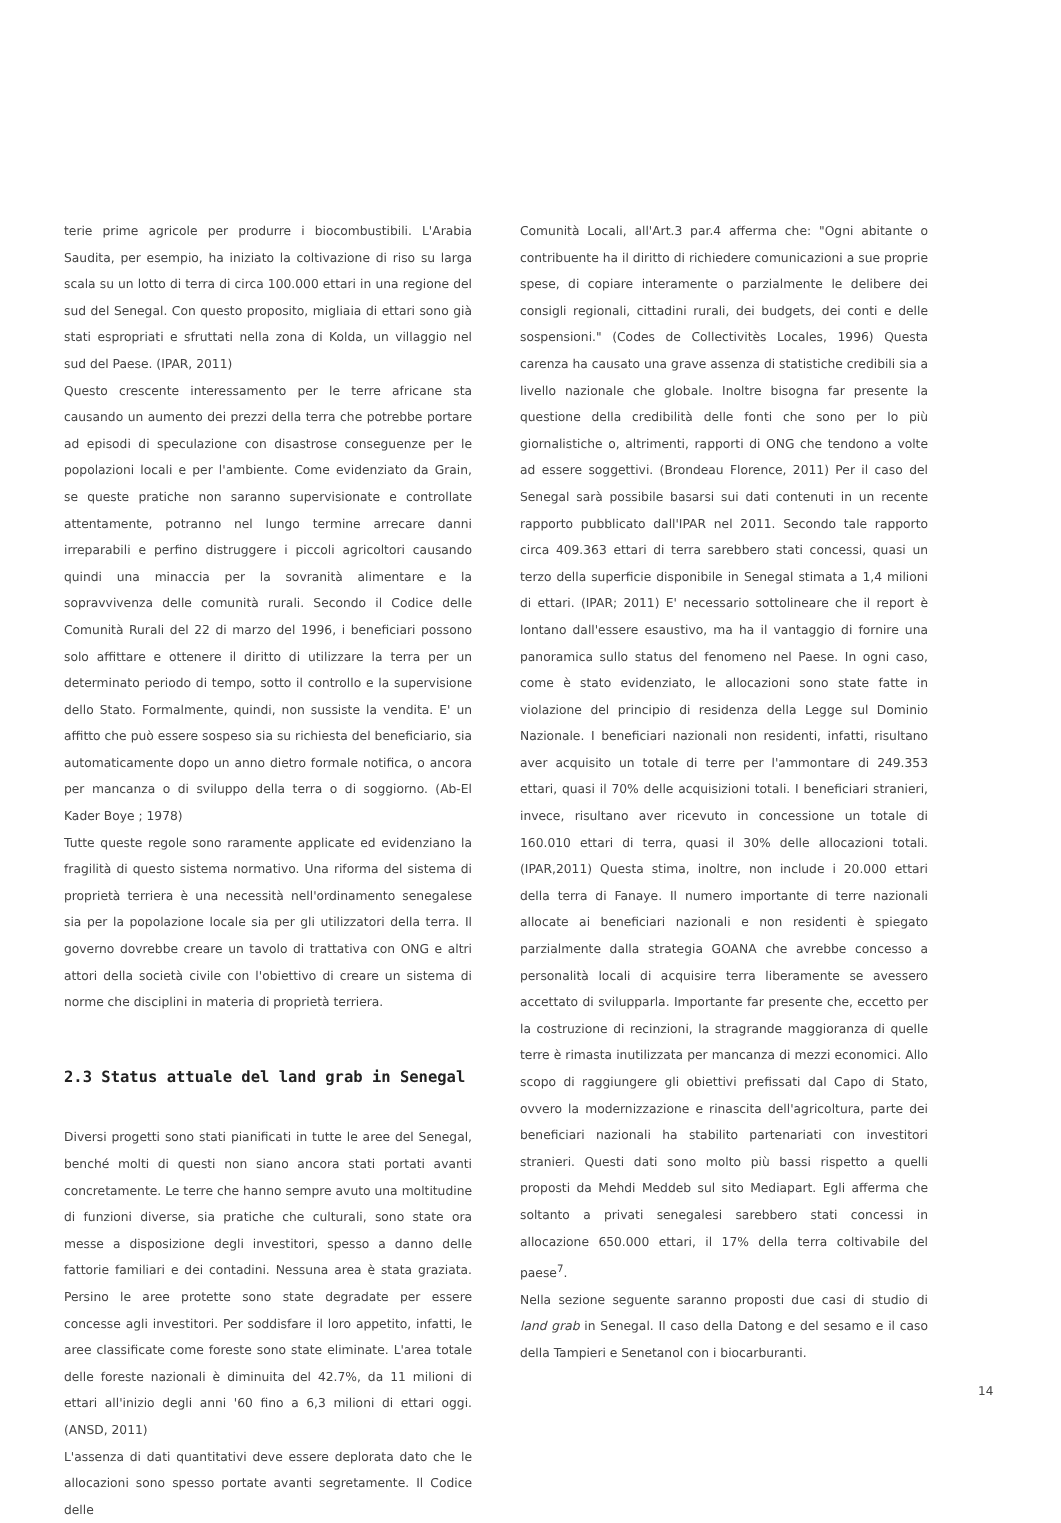terie prime agricole per produrre i biocombustibili. L'Arabia Saudita, per esempio, ha iniziato la coltivazione di riso su larga scala su un lotto di terra di circa 100.000 ettari in una regione del sud del Senegal. Con questo proposito, migliaia di ettari sono già stati espropriati e sfruttati nella zona di Kolda, un villaggio nel sud del Paese. (IPAR, 2011)
Questo crescente interessamento per le terre africane sta causando un aumento dei prezzi della terra che potrebbe portare ad episodi di speculazione con disastrose conseguenze per le popolazioni locali e per l'ambiente. Come evidenziato da Grain, se queste pratiche non saranno supervisionate e controllate attentamente, potranno nel lungo termine arrecare danni irreparabili e perfino distruggere i piccoli agricoltori causando quindi una minaccia per la sovranità alimentare e la sopravvivenza delle comunità rurali. Secondo il Codice delle Comunità Rurali del 22 di marzo del 1996, i beneficiari possono solo affittare e ottenere il diritto di utilizzare la terra per un determinato periodo di tempo, sotto il controllo e la supervisione dello Stato. Formalmente, quindi, non sussiste la vendita. E' un affitto che può essere sospeso sia su richiesta del beneficiario, sia automaticamente dopo un anno dietro formale notifica, o ancora per mancanza o di sviluppo della terra o di soggiorno. (Ab-El Kader Boye ; 1978)
Tutte queste regole sono raramente applicate ed evidenziano la fragilità di questo sistema normativo. Una riforma del sistema di proprietà terriera è una necessità nell'ordinamento senegalese sia per la popolazione locale sia per gli utilizzatori della terra. Il governo dovrebbe creare un tavolo di trattativa con ONG e altri attori della società civile con l'obiettivo di creare un sistema di norme che disciplini in materia di proprietà terriera.
2.3 Status attuale del land grab in Senegal
Diversi progetti sono stati pianificati in tutte le aree del Senegal, benché molti di questi non siano ancora stati portati avanti concretamente. Le terre che hanno sempre avuto una moltitudine di funzioni diverse, sia pratiche che culturali, sono state ora messe a disposizione degli investitori, spesso a danno delle fattorie familiari e dei contadini. Nessuna area è stata graziata. Persino le aree protette sono state degradate per essere concesse agli investitori. Per soddisfare il loro appetito, infatti, le aree classificate come foreste sono state eliminate. L'area totale delle foreste nazionali è diminuita del 42.7%, da 11 milioni di ettari all'inizio degli anni '60 fino a 6,3 milioni di ettari oggi. (ANSD, 2011)
L'assenza di dati quantitativi deve essere deplorata dato che le allocazioni sono spesso portate avanti segretamente. Il Codice delle
Comunità Locali, all'Art.3 par.4 afferma che: "Ogni abitante o contribuente ha il diritto di richiedere comunicazioni a sue proprie spese, di copiare interamente o parzialmente le delibere dei consigli regionali, cittadini rurali, dei budgets, dei conti e delle sospensioni." (Codes de Collectivitès Locales, 1996) Questa carenza ha causato una grave assenza di statistiche credibili sia a livello nazionale che globale. Inoltre bisogna far presente la questione della credibilità delle fonti che sono per lo più giornalistiche o, altrimenti, rapporti di ONG che tendono a volte ad essere soggettivi. (Brondeau Florence, 2011) Per il caso del Senegal sarà possibile basarsi sui dati contenuti in un recente rapporto pubblicato dall'IPAR nel 2011. Secondo tale rapporto circa 409.363 ettari di terra sarebbero stati concessi, quasi un terzo della superficie disponibile in Senegal stimata a 1,4 milioni di ettari. (IPAR; 2011) E' necessario sottolineare che il report è lontano dall'essere esaustivo, ma ha il vantaggio di fornire una panoramica sullo status del fenomeno nel Paese. In ogni caso, come è stato evidenziato, le allocazioni sono state fatte in violazione del principio di residenza della Legge sul Dominio Nazionale. I beneficiari nazionali non residenti, infatti, risultano aver acquisito un totale di terre per l'ammontare di 249.353 ettari, quasi il 70% delle acquisizioni totali. I beneficiari stranieri, invece, risultano aver ricevuto in concessione un totale di 160.010 ettari di terra, quasi il 30% delle allocazioni totali. (IPAR,2011) Questa stima, inoltre, non include i 20.000 ettari della terra di Fanaye. Il numero importante di terre nazionali allocate ai beneficiari nazionali e non residenti è spiegato parzialmente dalla strategia GOANA che avrebbe concesso a personalità locali di acquisire terra liberamente se avessero accettato di svilupparla. Importante far presente che, eccetto per la costruzione di recinzioni, la stragrande maggioranza di quelle terre è rimasta inutilizzata per mancanza di mezzi economici. Allo scopo di raggiungere gli obiettivi prefissati dal Capo di Stato, ovvero la modernizzazione e rinascita dell'agricoltura, parte dei beneficiari nazionali ha stabilito partenariati con investitori stranieri. Questi dati sono molto più bassi rispetto a quelli proposti da Mehdi Meddeb sul sito Mediapart. Egli afferma che soltanto a privati senegalesi sarebbero stati concessi in allocazione 650.000 ettari, il 17% della terra coltivabile del paese<sup>7</sup>.
Nella sezione seguente saranno proposti due casi di studio di land grab in Senegal. Il caso della Datong e del sesamo e il caso della Tampieri e Senetanol con i biocarburanti.
14